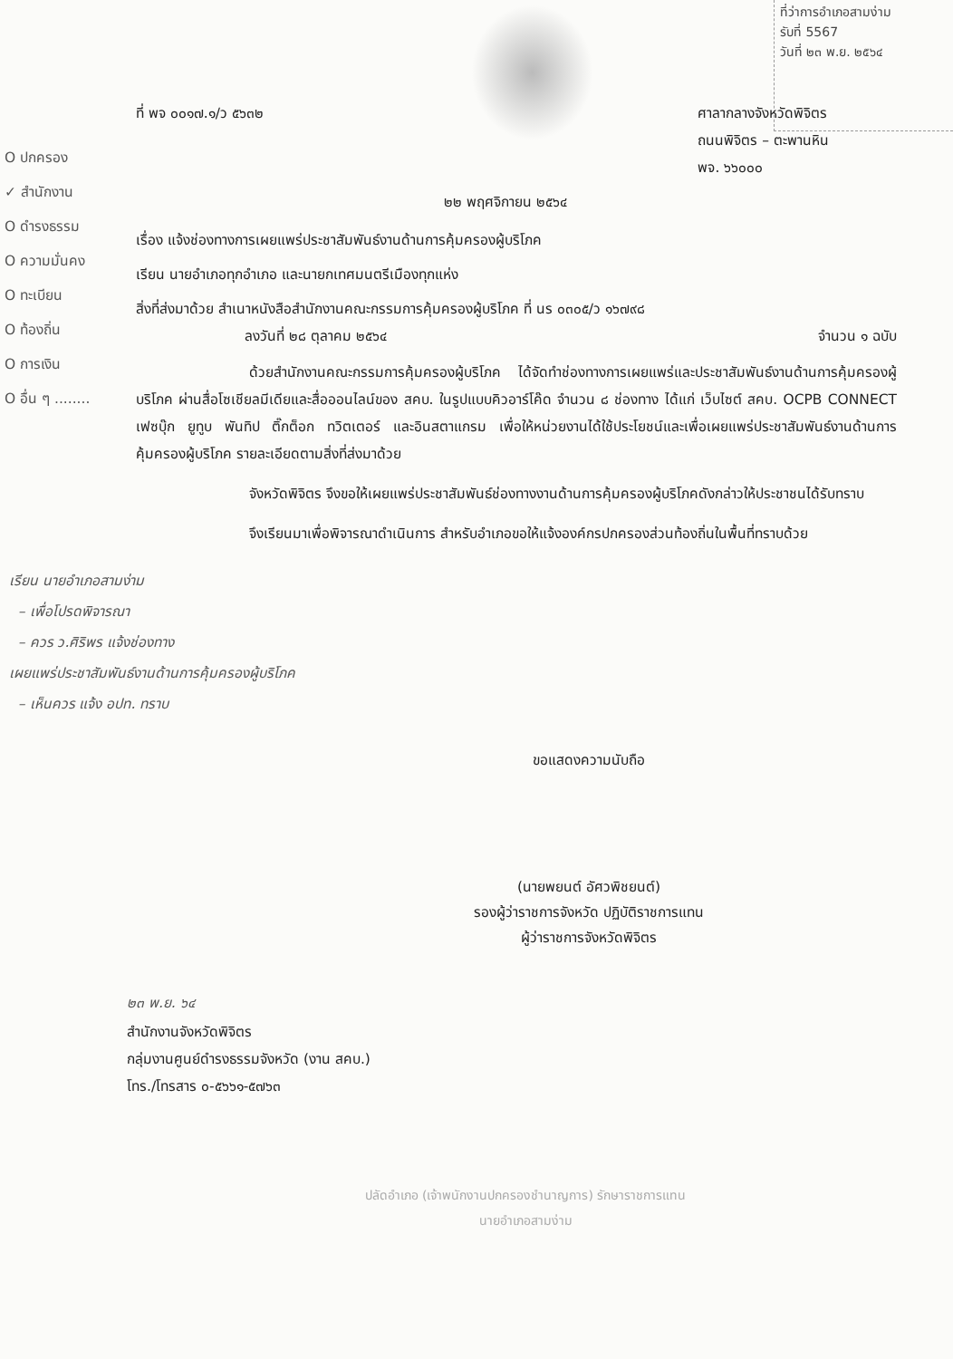ที่ว่าการอำเภอสามง่าม
รับที่ 5567
วันที่ ๒๓ พ.ย. ๒๕๖๔
O ปกครอง
✓ สำนักงาน
O ดำรงธรรม
O ความมั่นคง
O ทะเบียน
O ท้องถิ่น
O การเงิน
O อื่น ๆ ........
ที่ พจ ๐๐๑๗.๑/ว ๕๖๓๒ ศาลากลางจังหวัดพิจิตร
ถนนพิจิตร – ตะพานหิน
พจ. ๖๖๐๐๐
๒๒ พฤศจิกายน ๒๕๖๔
เรื่อง แจ้งช่องทางการเผยแพร่ประชาสัมพันธ์งานด้านการคุ้มครองผู้บริโภค
เรียน นายอำเภอทุกอำเภอ และนายกเทศมนตรีเมืองทุกแห่ง
สิ่งที่ส่งมาด้วย สำเนาหนังสือสำนักงานคณะกรรมการคุ้มครองผู้บริโภค ที่ นร ๐๓๐๕/ว ๑๖๗๙๘
ลงวันที่ ๒๘ ตุลาคม ๒๕๖๔ จำนวน ๑ ฉบับ
ด้วยสำนักงานคณะกรรมการคุ้มครองผู้บริโภค ได้จัดทำช่องทางการเผยแพร่และประชาสัมพันธ์งานด้านการคุ้มครองผู้บริโภค ผ่านสื่อโซเชียลมีเดียและสื่อออนไลน์ของ สคบ. ในรูปแบบคิวอาร์โค๊ด จำนวน ๘ ช่องทาง ได้แก่ เว็บไซต์ สคบ. OCPB CONNECT เฟซบุ๊ก ยูทูบ พันทิป ติ๊กต็อก ทวิตเตอร์ และอินสตาแกรม เพื่อให้หน่วยงานได้ใช้ประโยชน์และเพื่อเผยแพร่ประชาสัมพันธ์งานด้านการคุ้มครองผู้บริโภค รายละเอียดตามสิ่งที่ส่งมาด้วย
จังหวัดพิจิตร จึงขอให้เผยแพร่ประชาสัมพันธ์ช่องทางงานด้านการคุ้มครองผู้บริโภคดังกล่าวให้ประชาชนได้รับทราบ
จึงเรียนมาเพื่อพิจารณาดำเนินการ สำหรับอำเภอขอให้แจ้งองค์กรปกครองส่วนท้องถิ่นในพื้นที่ทราบด้วย
เรียน นายอำเภอสามง่าม
– เพื่อโปรดพิจารณา
– ควร ว.ศิริพร แจ้งช่องทาง
เผยแพร่ประชาสัมพันธ์งานด้านการคุ้มครองผู้บริโภค
– เห็นควร แจ้ง อปท. ทราบ
ขอแสดงความนับถือ
(นายพยนต์ อัศวพิชยนต์)
รองผู้ว่าราชการจังหวัด ปฏิบัติราชการแทน
ผู้ว่าราชการจังหวัดพิจิตร
๒๓ พ.ย. ๖๔
สำนักงานจังหวัดพิจิตร
กลุ่มงานศูนย์ดำรงธรรมจังหวัด (งาน สคบ.)
โทร./โทรสาร ๐-๕๖๖๑-๕๗๖๓
ปลัดอำเภอ (เจ้าพนักงานปกครองชำนาญการ) รักษาราชการแทน
นายอำเภอสามง่าม